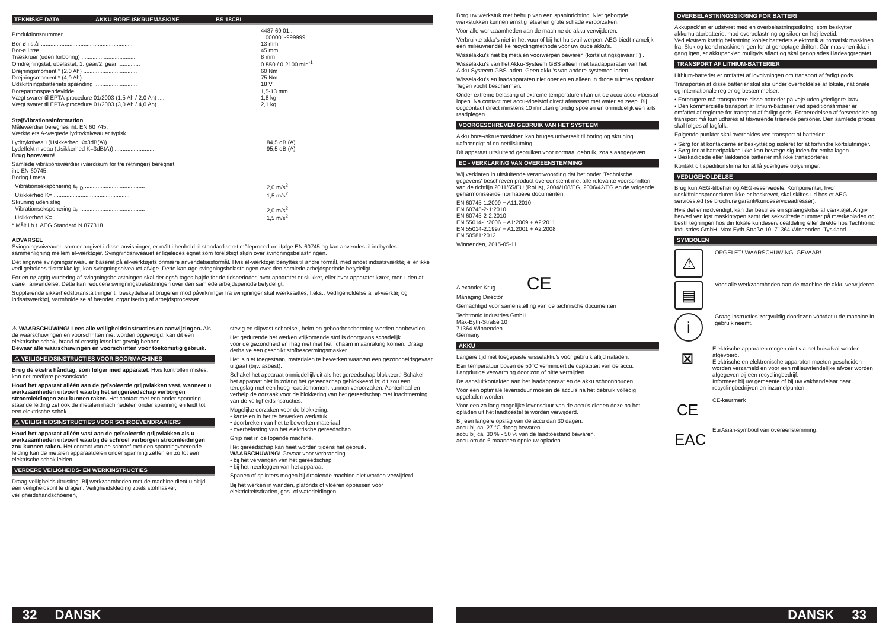TEKNISKE DATA AKKU BORE-/SKRUEMASKINE BS 18CBL
| Produktionsnummer ........................................................... | 4487 69 01... ...000001-999999 |
| Bor-ø i stål .......................................................... | 13 mm |
| Bor-ø i træ .......................................................... | 45 mm |
| Træskruer (uden forboring) .................................. | 8 mm |
| Omdrejningstal, ubelastet, 1. gear/2. gear .............. | 0-550 / 0-2100 min<sup>-1</sup> |
| Drejningsmoment * (2,0 Ah) .................................. | 60 Nm |
| Drejningsmoment * (4,0 Ah) .................................. | 75 Nm |
| Udskiftningsbatteriets spænding ........................... | 18 V |
| Borepatronspændevidde ....................................... | 1,5-13 mm |
| Vægt svarer til EPTA-procedure 01/2003 (1,5 Ah / 2,0 Ah) .... | 1,8 kg |
| Vægt svarer til EPTA-procedure 01/2003 (3,0 Ah / 4,0 Ah) .... | 2,1 kg |
Støj/Vibrationsinformation
Måleværdier beregnes iht. EN 60 745.
Værktøjets A-vægtede lydtrykniveau er typisk
| Lydtrykniveau (Usikkerhed K=3dB(A)) .............................. | 84,5 dB (A) |
| Lydeffekt niveau (Usikkerhed K=3dB(A)) .......................... | 95,5 dB (A) |
Brug høreværn!
Samlede vibrationsværdier (værdisum for tre retninger) beregnet
iht. EN 60745.
Boring i metal
| Vibrationseksponering a<sub>h,D</sub> ...................................... | 2,0 m/s<sup>2</sup> |
| Usikkerhed K= ................................................ | 1,5 m/s<sup>2</sup> |
| Skruning uden slag | |
| Vibrationseksponering a<sub>h</sub> ......................................... | 2,0 m/s<sup>2</sup> |
| Usikkerhed K= ................................................ | 1,5 m/s<sup>2</sup> |
* Målt i.h.t. AEG Standard N 877318
ADVARSEL
Svingningsniveauet, som er angivet i disse anvisninger, er målt i henhold til standardiseret måleprocedure ifølge EN 60745 og kan anvendes til indbyrdes sammenligning mellem el-værktøjer. Svingningsniveauet er ligeledes egnet som foreløbigt skøn over svingningsbelastningen.
Det angivne svingningsniveau er baseret på el-værktøjets primære anvendelsesformål. Hvis el-værktøjet benyttes til andre formål, med andet indsatsværktøj eller ikke vedligeholdes tilstrækkeligt, kan svingningsniveauet afvige. Dette kan øge svingningsbelastningen over den samlede arbejdsperiode betydeligt.
For en nøjagtig vurdering af svingningsbelastningen skal der også tages højde for de tidsperioder, hvor apparatet er slukket, eller hvor apparatet kører, men uden at være i anvendelse. Dette kan reducere svingningsbelastningen over den samlede arbejdsperiode betydeligt.
Supplerende sikkerhedsforanstaltninger til beskyttelse af brugeren mod påvirkninger fra svingninger skal iværksættes, f.eks.: Vedligeholdelse af el-værktøj og indsatsværktøj, varmholdelse af hænder, organisering af arbejdsprocesser.
⚠ WAARSCHUWING! Lees alle veiligheidsinstructies en aanwijzingen. Als de waarschuwingen en voorschriften niet worden opgevolgd, kan dit een elektrische schok, brand of ernstig letsel tot gevolg hebben.
Bewaar alle waarschuwingen en voorschriften voor toekomstig gebruik.
⚠ VEILIGHEIDSINSTRUCTIES VOOR BOORMACHINES
Brug de ekstra håndtag, som følger med apparatet. Hvis kontrollen mistes, kan det medføre personskade.
Houd het apparaat alléén aan de geïsoleerde grijpvlakken vast, wanneer u werkzaamheden uitvoert waarbij het snijgereedschap verborgen stroomleidingen zou kunnen raken. Het contact met een onder spanning staande leiding zet ook de metalen machinedelen onder spanning en leidt tot een elektrische schok.
⚠ VEILIGHEIDSINSTRUCTIES VOOR SCHROEVENDRAAIERS
Houd het apparaat alléén vast aan de geïsoleerde grijpvlakken als u werkzaamheden uitvoert waarbij de schroef verborgen stroomleidingen zou kunnen raken. Het contact van de schroef met een spanningvoerende leiding kan de metalen apparaatdelen onder spanning zetten en zo tot een elektrische schok leiden.
VERDERE VEILIGHEIDS- EN WERKINSTRUCTIES
Draag veiligheidsuitrusting. Bij werkzaamheden met de machine dient u altijd een veiligheidsbril te dragen. Veiligheidskleding zoals stofmasker, veiligheidshandschoenen,
stevig en slipvast schoeisel, helm en gehoorbescherming worden aanbevolen.
Het gedurende het werken vrijkomende stof is doorgaans schadelijk
voor de gezondheid en mag niet met het lichaam in aanraking komen. Draag derhalve een geschikt stofbescermingsmasker.
Het is niet toegestaan, materialen te bewerken waarvan een gezondheidsgevaar uitgaat (bijv. asbest).
Schakel het apparaat onmiddellijk uit als het gereedschap blokkeert! Schakel het apparaat niet in zolang het gereedschap geblokkeerd is; dit zou een terugslag met een hoog reactiemoment kunnen veroorzaken. Achterhaal en verhelp de oorzaak voor de blokkering van het gereedschap met inachtneming van de veiligheidsinstructies.
Mogelijke oorzaken voor de blokkering:
• kantelen in het te bewerken werkstuk
• doorbreken van het te bewerken materiaal
• overbelasting van het elektrische gereedschap
Grijp niet in de lopende machine.
Het gereedschap kan heet worden tijdens het gebruik.
WAARSCHUWING! Gevaar voor verbranding
• bij het vervangen van het gereedschap
• bij het neerleggen van het apparaat
Spanen of splinters mogen bij draaiende machine niet worden verwijderd.
Bij het werken in wanden, plafonds of vloeren oppassen voor elektriciteitsdraden, gas- of waterleidingen.
32 DANSK
Borg uw werkstuk met behulp van een spaninrichting. Niet geborgde werkstukken kunnen ernstig letsel en grote schade veroorzaken.
Voor alle werkzaamheden aan de machine de akku verwijderen.
Verbruikte akku's niet in het vuur of bij het huisvuil werpen. AEG biedt namelijk een milieuvriendelijke recyclingmethode voor uw oude akku's.
Wisselakku's niet bij metalen voorwerpen bewaren (kortsluitingsgevaar ! ) .
Wisselakku's van het Akku-Systeem GBS alléén met laadapparaten van het Akku-Systeem GBS laden. Geen akku's van andere systemen laden.
Wisselakku's en laadapparaten niet openen en alleen in droge ruimtes opslaan. Tegen vocht beschermen.
Onder extreme belasting of extreme temperaturen kan uit de accu accu-vloeistof lopen. Na contact met accu-vloeistof direct afwassen met water en zeep. Bij oogcontact direct minstens 10 minuten grondig spoelen en onmiddelijk een arts raadplegen.
VOORGESCHREVEN GEBRUIK VAN HET SYSTEEM
Akku bore-/skruemaskinen kan bruges universelt til boring og skruning uafhængigt af en nettilslutning.
Dit apparaat uitsluitend gebruiken voor normaal gebruik, zoals aangegeven.
EC - VERKLARING VAN OVEREENSTEMMING
Wij verklaren in uitsluitende verantwoording dat het onder 'Technische gegevens' beschreven product overeenstemt met alle relevante voorschriften van de richtlijn 2011/65/EU (RoHs), 2004/108/EG, 2006/42/EG en de volgende geharmoniseerde normatieve documenten:
EN 60745-1:2009 + A11:2010
EN 60745-2-1:2010
EN 60745-2-2:2010
EN 55014-1:2006 + A1:2009 + A2:2011
EN 55014-2:1997 + A1:2001 + A2:2008
EN 50581:2012
Winnenden, 2015-05-11
Alexander Krug CE
Managing Director
Gemachtigd voor samenstelling van de technische documenten
Techtronic Industries GmbH
Max-Eyth-Straße 10
71364 Winnenden
Germany
AKKU
Langere tijd niet toegepaste wisselakku's vóór gebruik altijd naladen.
Een temperatuur boven de 50°C vermindert de capaciteit van de accu. Langdurige verwarming door zon of hitte vermijden.
De aansluitkontakten aan het laadapparaat en de akku schoonhouden.
Voor een optimale levensduur moeten de accu's na het gebruik volledig opgeladen worden.
Voor een zo lang mogelijke levensduur van de accu's dienen deze na het opladen uit het laadtoestel te worden verwijderd.
Bij een langere opslag van de accu dan 30 dagen:
accu bij ca. 27 °C droog bewaren.
accu bij ca. 30 % - 50 % van de laadtoestand bewaren.
accu om de 6 maanden opnieuw opladen.
OVERBELASTNINGSSIKRING FOR BATTERI
Akkupack'en er udstyret med en overbelastningssikring, som beskytter akkumulatorbatteriet mod overbelastning og sikrer en høj levetid.
Ved ekstrem kraftig belastning kobler batteriets elektronik automatisk maskinen fra. Sluk og tænd maskinen igen for at genoptage driften. Går maskinen ikke i gang igen, er akkupack'en muligvis afladt og skal genoplades i ladeaggregatet.
TRANSPORT AF LITHIUM-BATTERIER
Lithium-batterier er omfattet af lovgivningen om transport af farligt gods.
Transporten af disse batterier skal ske under overholdelse af lokale, nationale og internationale regler og bestemmelser.
• Forbrugere må transportere disse batterier på veje uden yderligere krav.
• Den kommercielle transport af lithium-batterier ved speditionsfirmaer er omfattet af reglerne for transport af farligt gods. Forberedelsen af forsendelse og transport må kun udføres af tilsvarende trænede personer. Den samlede proces skal følges af fagfolk.
Følgende punkter skal overholdes ved transport af batterier:
• Sørg for at kontakterne er beskyttet og isoleret for at forhindre kortslutninger.
• Sørg for at batteripakken ikke kan bevæge sig inden for emballagen.
• Beskadigede eller lækkende batterier må ikke transporteres.
Kontakt dit speditionsfirma for at få yderligere oplysninger.
VEDLIGEHOLDELSE
Brug kun AEG-tilbehør og AEG-reservedele. Komponenter, hvor udskiftningsproceduren ikke er beskrevet, skal skiftes ud hos et AEG-servicested (se brochure garanti/kundeserviceadresser).
Hvis det er nødvendigt, kan der bestilles en sprængskitse af værktøjet. Angiv herved venligst maskintypen samt det sekscifrede nummer på mærkepladen og bestil tegningen hos din lokale kundeserviceafdeling eller direkte hos Techtronic Industries GmbH, Max-Eyth-Straße 10, 71364 Winnenden, Tyskland.
SYMBOLEN
⚠
OPGELET! WAARSCHUWING! GEVAAR!
▤
Voor alle werkzaamheden aan de machine de akku verwijderen.
i
Graag instructies zorgvuldig doorlezen vóórdat u de machine in gebruik neemt.
⊠
Elektrische apparaten mogen niet via het huisafval worden afgevoerd.
Elektrische en elektronische apparaten moeten gescheiden worden verzameld en voor een milieuvriendelijke afvoer worden afgegeven bij een recyclingbedrijf.
Informeer bij uw gemeente of bij uw vakhandelaar naar recyclingbedrijven en inzamelpunten.
CE
CE-keurmerk
EAC
EurAsian-symbool van overeenstemming.
DANSK 33